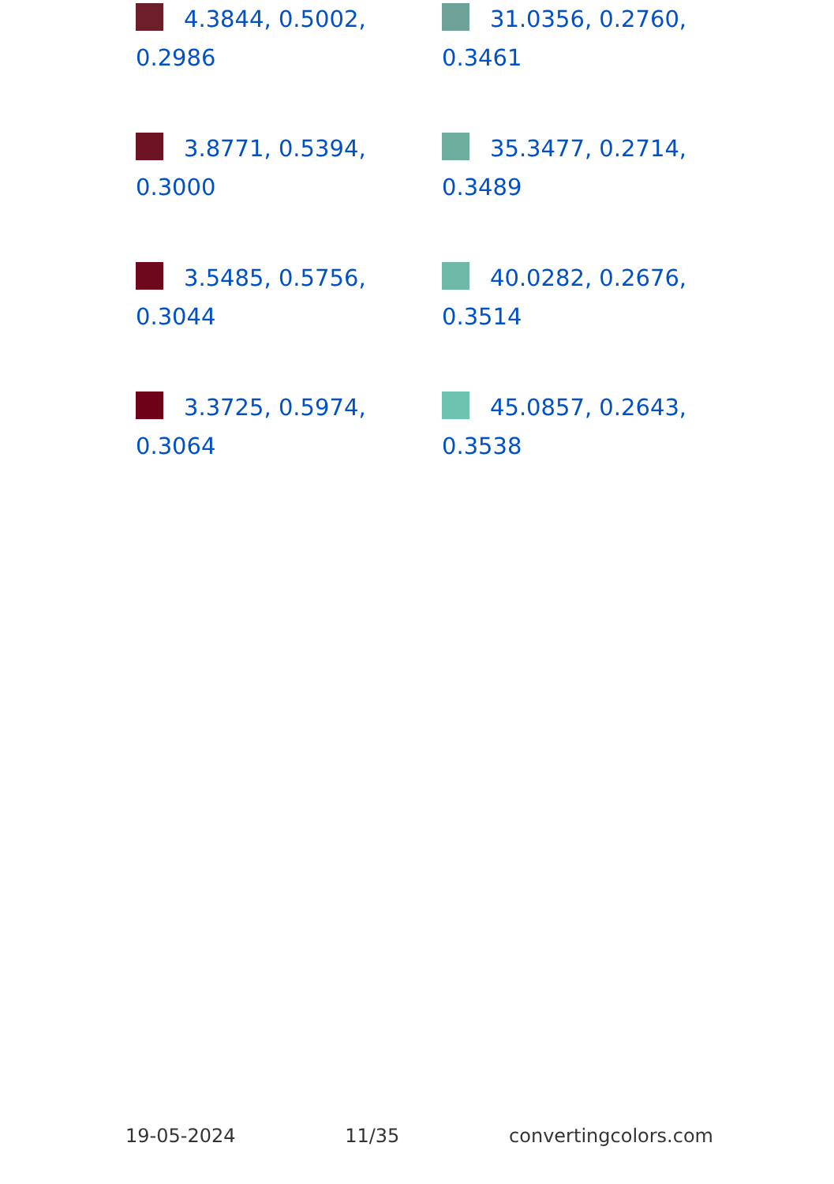4.3844, 0.5002, 0.2986
31.0356, 0.2760, 0.3461
3.8771, 0.5394, 0.3000
35.3477, 0.2714, 0.3489
3.5485, 0.5756, 0.3044
40.0282, 0.2676, 0.3514
3.3725, 0.5974, 0.3064
45.0857, 0.2643, 0.3538
19-05-2024 11/35 convertingcolors.com